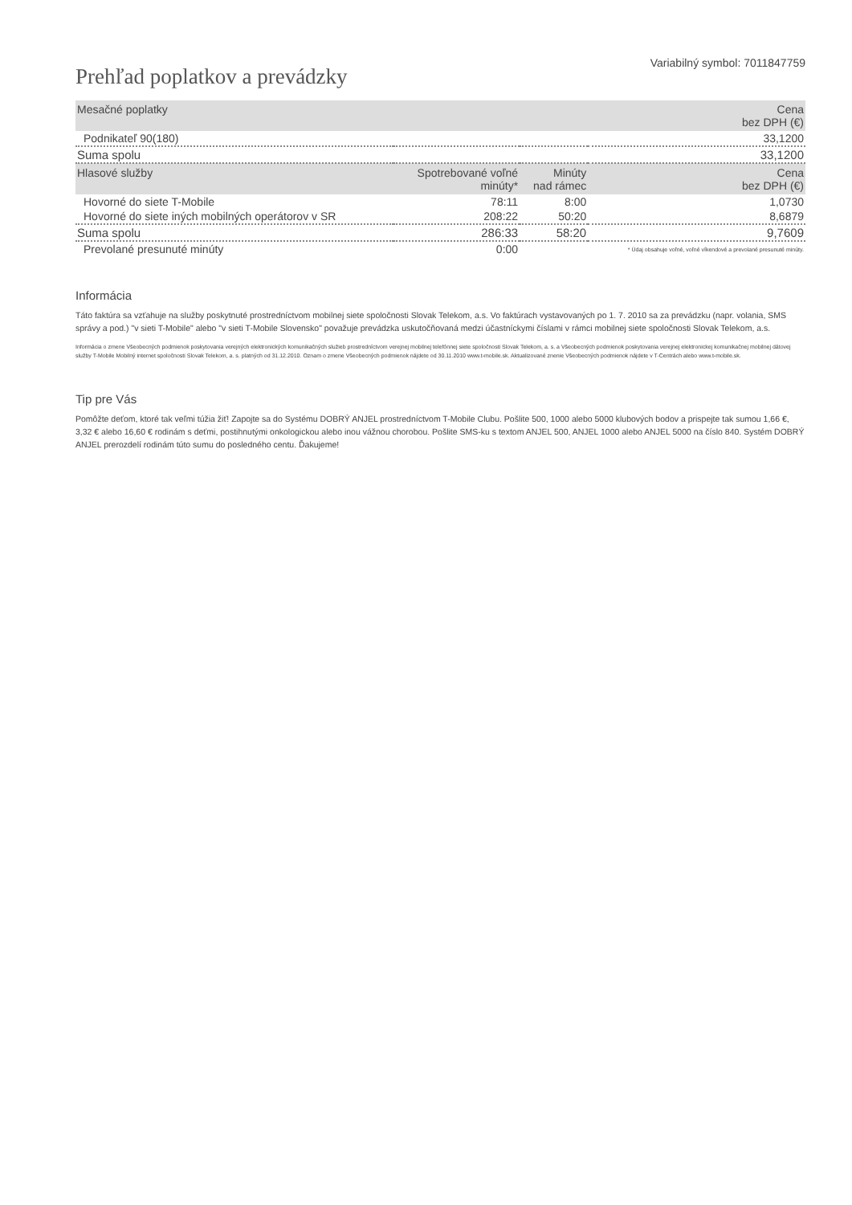Prehľad poplatkov a prevádzky
Variabilný symbol: 7011847759
| Mesačné poplatky | | | Cena bez DPH (€) |
| --- | --- | --- | --- |
| Podnikateľ 90(180) | | | 33,1200 |
| Suma spolu | | | 33,1200 |
| Hlasové služby | Spotrebované voľné minúty* | Minúty nad rámec | Cena bez DPH (€) |
| Hovorné do siete T-Mobile | 78:11 | 8:00 | 1,0730 |
| Hovorné do siete iných mobilných operátorov v SR | 208:22 | 50:20 | 8,6879 |
| Suma spolu | 286:33 | 58:20 | 9,7609 |
| Prevolané presunuté minúty | 0:00 | | * Údaj obsahuje voľné, voľné víkendové a prevolané presunuté minúty. |
Informácia
Táto faktúra sa vzťahuje na služby poskytnuté prostredníctvom mobilnej siete spoločnosti Slovak Telekom, a.s. Vo faktúrach vystavovaných po 1. 7. 2010 sa za prevádzku (napr. volania, SMS správy a pod.) "v sieti T-Mobile" alebo "v sieti T-Mobile Slovensko" považuje prevádzka uskutočňovaná medzi účastníckymi číslami v rámci mobilnej siete spoločnosti Slovak Telekom, a.s.
Informácia o zmene Všeobecných podmienok poskytovania verejných elektronických komunikačných služieb prostredníctvom verejnej mobilnej telefónnej siete spoločnosti Slovak Telekom, a. s. a Všeobecných podmienok poskytovania verejnej elektronickej komunikačnej mobilnej dátovej služby T-Mobile Mobilný internet spoločnosti Slovak Telekom, a. s. platných od 31.12.2010. Oznam o zmene Všeobecných podmienok nájdete od 30.11.2010 www.t-mobile.sk. Aktualizované znenie Všeobecných podmienok nájdete v T-Centrách alebo www.t-mobile.sk.
Tip pre Vás
Pomôžte deťom, ktoré tak veľmi túžia žiť! Zapojte sa do Systému DOBRÝ ANJEL prostredníctvom T-Mobile Clubu. Pošlite 500, 1000 alebo 5000 klubových bodov a prispejte tak sumou 1,66 €, 3,32 € alebo 16,60 € rodinám s deťmi, postihnutými onkologickou alebo inou vážnou chorobou. Pošlite SMS-ku s textom ANJEL 500, ANJEL 1000 alebo ANJEL 5000 na číslo 840. Systém DOBRÝ ANJEL prerozdelí rodinám túto sumu do posledného centu. Ďakujeme!